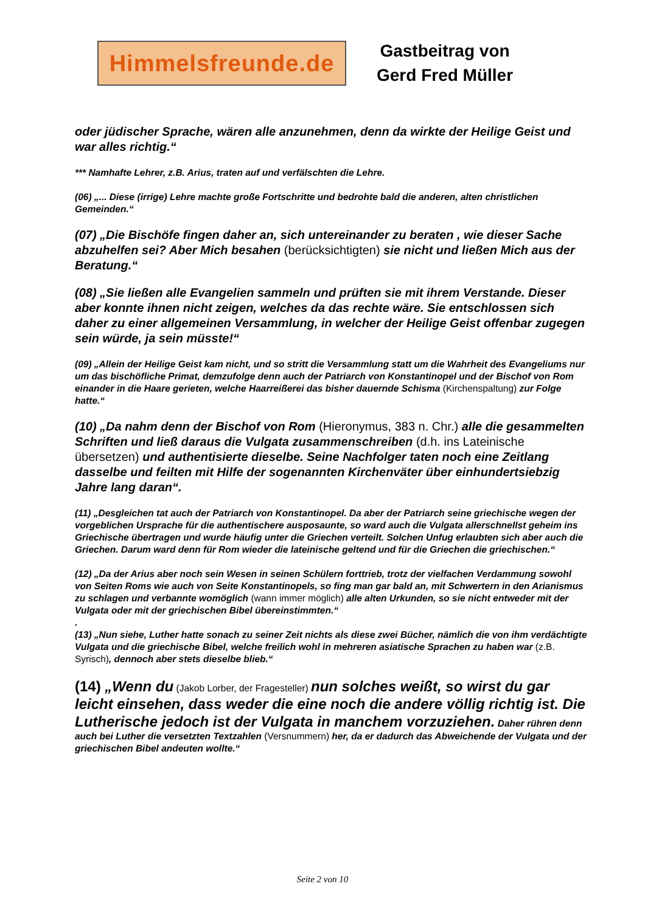Himmelsfreunde.de
Gastbeitrag von
Gerd Fred Müller
oder jüdischer Sprache, wären alle anzunehmen, denn da wirkte der Heilige Geist und war alles richtig.“
*** Namhafte Lehrer, z.B. Arius, traten auf und verfälschten die Lehre.
(06) „... Diese (irrige) Lehre machte große Fortschritte und bedrohte bald die anderen, alten christlichen Gemeinden.“
(07) „Die Bischöfe fingen daher an, sich untereinander zu beraten , wie dieser Sache abzuhelfen sei? Aber Mich besahen (berücksichtigten) sie nicht und ließen Mich aus der Beratung.“
(08) „Sie ließen alle Evangelien sammeln und prüften sie mit ihrem Verstande. Dieser aber konnte ihnen nicht zeigen, welches da das rechte wäre. Sie entschlossen sich daher zu einer allgemeinen Versammlung, in welcher der Heilige Geist offenbar zugegen sein würde, ja sein müsste!“
(09) „Allein der Heilige Geist kam nicht, und so stritt die Versammlung statt um die Wahrheit des Evangeliums nur um das bischöfliche Primat, demzufolge denn auch der Patriarch von Konstantinopel und der Bischof von Rom einander in die Haare gerieten, welche Haarreißerei das bisher dauernde Schisma (Kirchenspaltung) zur Folge hatte.“
(10) „Da nahm denn der Bischof von Rom (Hieronymus, 383 n. Chr.) alle die gesammelten Schriften und ließ daraus die Vulgata zusammenschreiben (d.h. ins Lateinische übersetzen) und authentisierte dieselbe. Seine Nachfolger taten noch eine Zeitlang dasselbe und feilten mit Hilfe der sogenannten Kirchenväter über einhundertsiebzig Jahre lang daran“.
(11) „Desgleichen tat auch der Patriarch von Konstantinopel. Da aber der Patriarch seine griechische wegen der vorgeblichen Ursprache für die authentischere ausposaunte, so ward auch die Vulgata allerschnellst geheim ins Griechische übertragen und wurde häufig unter die Griechen verteilt. Solchen Unfug erlaubten sich aber auch die Griechen. Darum ward denn für Rom wieder die lateinische geltend und für die Griechen die griechischen.“
(12) „Da der Arius aber noch sein Wesen in seinen Schülern forttrieb, trotz der vielfachen Verdammung sowohl von Seiten Roms wie auch von Seite Konstantinopels, so fing man gar bald an, mit Schwertern in den Arianismus zu schlagen und verbannte womöglich (wann immer möglich) alle alten Urkunden, so sie nicht entweder mit der Vulgata oder mit der griechischen Bibel übereinstimmten.“
.
(13) „Nun siehe, Luther hatte sonach zu seiner Zeit nichts als diese zwei Bücher, nämlich die von ihm verdächtigte Vulgata und die griechische Bibel, welche freilich wohl in mehreren asiatische Sprachen zu haben war (z.B. Syrisch), dennoch aber stets dieselbe blieb.“
(14) „Wenn du (Jakob Lorber, der Fragesteller) nun solches weißt, so wirst du gar leicht einsehen, dass weder die eine noch die andere völlig richtig ist. Die Lutherische jedoch ist der Vulgata in manchem vorzuziehen. Daher rühren denn auch bei Luther die versetzten Textzahlen (Versnummern) her, da er dadurch das Abweichende der Vulgata und der griechischen Bibel andeuten wollte.“
Seite 2 von 10